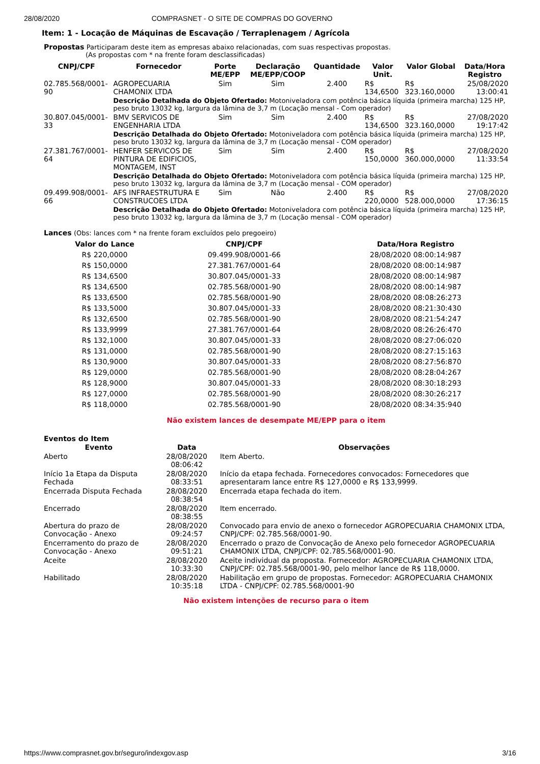28/08/2020 COMPRASNET - O SITE DE COMPRAS DO GOVERNO
Item: 1 - Locação de Máquinas de Escavação / Terraplenagem / Agrícola
Propostas Participaram deste item as empresas abaixo relacionadas, com suas respectivas propostas.
(As propostas com * na frente foram desclassificadas)
| CNPJ/CPF | Fornecedor | Porte ME/EPP | Declaração ME/EPP/COOP | Quantidade | Valor Unit. | Valor Global | Data/Hora Registro |
| --- | --- | --- | --- | --- | --- | --- | --- |
| 02.785.568/0001-90 | AGROPECUARIA CHAMONIX LTDA | Sim | Sim | 2.400 | R$ 134,6500 | R$ 323.160,0000 | 25/08/2020 13:00:41 |
| | Descrição Detalhada do Objeto Ofertado: Motoniveladora com potência básica líquida (primeira marcha) 125 HP, peso bruto 13032 kg, largura da lâmina de 3,7 m (Locação mensal - Com operador) | | | | | | |
| 30.807.045/0001-33 | BMV SERVICOS DE ENGENHARIA LTDA | Sim | Sim | 2.400 | R$ 134,6500 | R$ 323.160,0000 | 27/08/2020 19:17:42 |
| | Descrição Detalhada do Objeto Ofertado: Motoniveladora com potência básica líquida (primeira marcha) 125 HP, peso bruto 13032 kg, largura da lâmina de 3,7 m (Locação mensal - COM operador) | | | | | | |
| 27.381.767/0001-64 | HENFER SERVICOS DE PINTURA DE EDIFICIOS, MONTAGEM, INST | Sim | Sim | 2.400 | R$ 150,0000 | R$ 360.000,0000 | 27/08/2020 11:33:54 |
| | Descrição Detalhada do Objeto Ofertado: Motoniveladora com potência básica líquida (primeira marcha) 125 HP, peso bruto 13032 kg, largura da lâmina de 3,7 m (Locação mensal - COM operador) | | | | | | |
| 09.499.908/0001-66 | AFS INFRAESTRUTURA E CONSTRUCOES LTDA | Sim | Não | 2.400 | R$ 220,0000 | R$ 528.000,0000 | 27/08/2020 17:36:15 |
| | Descrição Detalhada do Objeto Ofertado: Motoniveladora com potência básica líquida (primeira marcha) 125 HP, peso bruto 13032 kg, largura da lâmina de 3,7 m (Locação mensal - COM operador) | | | | | | |
Lances (Obs: lances com * na frente foram excluídos pelo pregoeiro)
| Valor do Lance | CNPJ/CPF | Data/Hora Registro |
| --- | --- | --- |
| R$ 220,0000 | 09.499.908/0001-66 | 28/08/2020 08:00:14:987 |
| R$ 150,0000 | 27.381.767/0001-64 | 28/08/2020 08:00:14:987 |
| R$ 134,6500 | 30.807.045/0001-33 | 28/08/2020 08:00:14:987 |
| R$ 134,6500 | 02.785.568/0001-90 | 28/08/2020 08:00:14:987 |
| R$ 133,6500 | 02.785.568/0001-90 | 28/08/2020 08:08:26:273 |
| R$ 133,5000 | 30.807.045/0001-33 | 28/08/2020 08:21:30:430 |
| R$ 132,6500 | 02.785.568/0001-90 | 28/08/2020 08:21:54:247 |
| R$ 133,9999 | 27.381.767/0001-64 | 28/08/2020 08:26:26:470 |
| R$ 132,1000 | 30.807.045/0001-33 | 28/08/2020 08:27:06:020 |
| R$ 131,0000 | 02.785.568/0001-90 | 28/08/2020 08:27:15:163 |
| R$ 130,9000 | 30.807.045/0001-33 | 28/08/2020 08:27:56:870 |
| R$ 129,0000 | 02.785.568/0001-90 | 28/08/2020 08:28:04:267 |
| R$ 128,9000 | 30.807.045/0001-33 | 28/08/2020 08:30:18:293 |
| R$ 127,0000 | 02.785.568/0001-90 | 28/08/2020 08:30:26:217 |
| R$ 118,0000 | 02.785.568/0001-90 | 28/08/2020 08:34:35:940 |
Não existem lances de desempate ME/EPP para o item
Eventos do Item
| Evento | Data | Observações |
| --- | --- | --- |
| Aberto | 28/08/2020 08:06:42 | Item Aberto. |
| Início 1a Etapa da Disputa Fechada | 28/08/2020 08:33:51 | Início da etapa fechada. Fornecedores convocados: Fornecedores que apresentaram lance entre R$ 127,0000 e R$ 133,9999. |
| Encerrada Disputa Fechada | 28/08/2020 08:38:54 | Encerrada etapa fechada do item. |
| Encerrado | 28/08/2020 08:38:55 | Item encerrado. |
| Abertura do prazo de Convocação - Anexo | 28/08/2020 09:24:57 | Convocado para envio de anexo o fornecedor AGROPECUARIA CHAMONIX LTDA, CNPJ/CPF: 02.785.568/0001-90. |
| Encerramento do prazo de Convocação - Anexo | 28/08/2020 09:51:21 | Encerrado o prazo de Convocação de Anexo pelo fornecedor AGROPECUARIA CHAMONIX LTDA, CNPJ/CPF: 02.785.568/0001-90. |
| Aceite | 28/08/2020 10:33:30 | Aceite individual da proposta. Fornecedor: AGROPECUARIA CHAMONIX LTDA, CNPJ/CPF: 02.785.568/0001-90, pelo melhor lance de R$ 118,0000. |
| Habilitado | 28/08/2020 10:35:18 | Habilitação em grupo de propostas. Fornecedor: AGROPECUARIA CHAMONIX LTDA - CNPJ/CPF: 02.785.568/0001-90 |
Não existem intenções de recurso para o item
https://www.comprasnet.gov.br/seguro/indexgov.asp 3/16